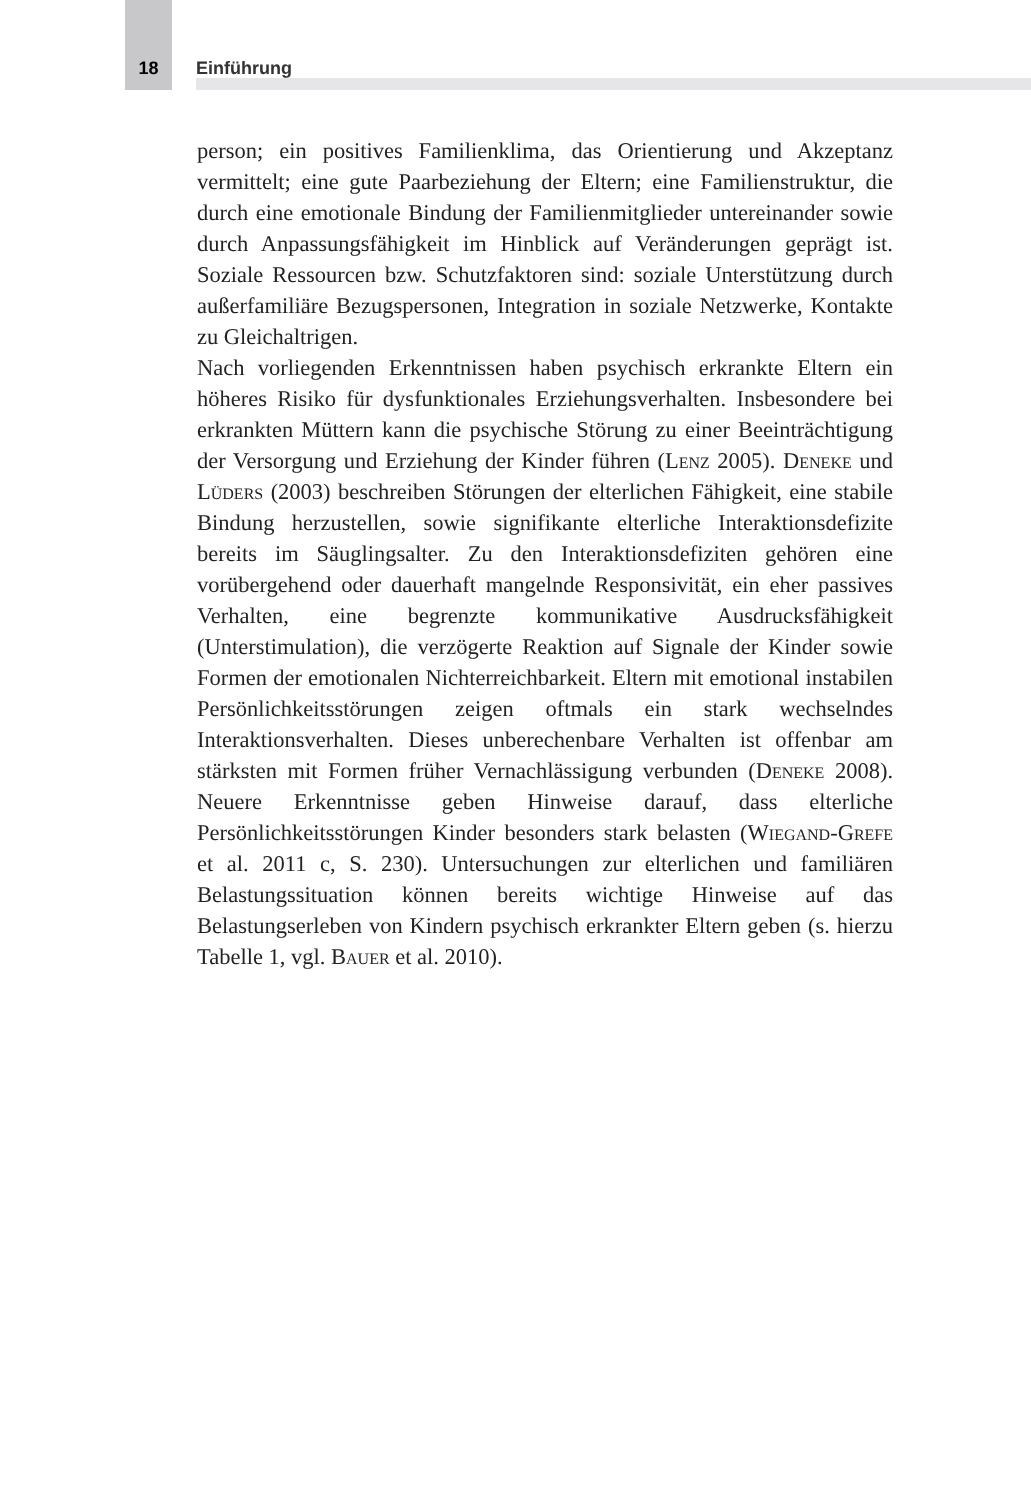18 Einführung
person; ein positives Familienklima, das Orientierung und Akzeptanz vermittelt; eine gute Paarbeziehung der Eltern; eine Familienstruktur, die durch eine emotionale Bindung der Familienmitglieder untereinander sowie durch Anpassungsfähigkeit im Hinblick auf Veränderungen geprägt ist. Soziale Ressourcen bzw. Schutzfaktoren sind: soziale Unterstützung durch außerfamiliäre Bezugspersonen, Integration in soziale Netzwerke, Kontakte zu Gleichaltrigen.
Nach vorliegenden Erkenntnissen haben psychisch erkrankte Eltern ein höheres Risiko für dysfunktionales Erziehungsverhalten. Insbesondere bei erkrankten Müttern kann die psychische Störung zu einer Beeinträchtigung der Versorgung und Erziehung der Kinder führen (Lenz 2005). Deneke und Lüders (2003) beschreiben Störungen der elterlichen Fähigkeit, eine stabile Bindung herzustellen, sowie signifikante elterliche Interaktionsdefizite bereits im Säuglingsalter. Zu den Interaktionsdefiziten gehören eine vorübergehend oder dauerhaft mangelnde Responsivität, ein eher passives Verhalten, eine begrenzte kommunikative Ausdrucksfähigkeit (Unterstimulation), die verzögerte Reaktion auf Signale der Kinder sowie Formen der emotionalen Nichterreichbarkeit. Eltern mit emotional instabilen Persönlichkeitsstörungen zeigen oftmals ein stark wechselndes Interaktionsverhalten. Dieses unberechenbare Verhalten ist offenbar am stärksten mit Formen früher Vernachlässigung verbunden (Deneke 2008). Neuere Erkenntnisse geben Hinweise darauf, dass elterliche Persönlichkeitsstörungen Kinder besonders stark belasten (Wiegand-Grefe et al. 2011 c, S. 230). Untersuchungen zur elterlichen und familiären Belastungssituation können bereits wichtige Hinweise auf das Belastungserleben von Kindern psychisch erkrankter Eltern geben (s. hierzu Tabelle 1, vgl. Bauer et al. 2010).